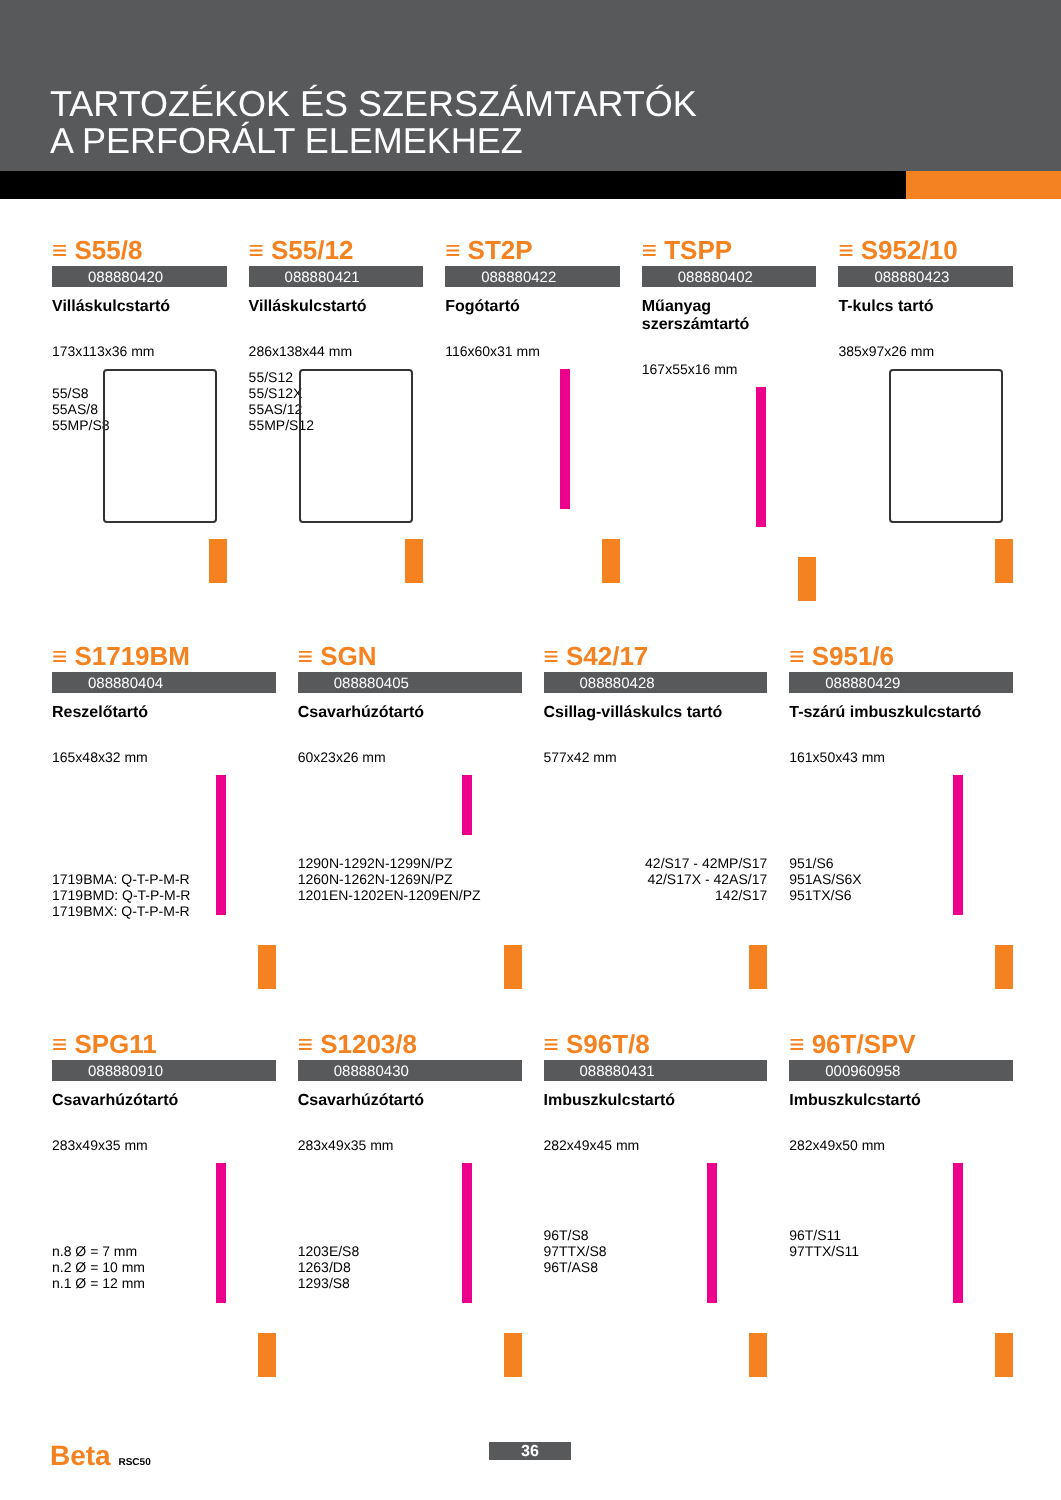TARTOZÉKOK ÉS SZERSZÁMTARTÓK
A PERFORÁLT ELEMEKHEZ
≡ S55/8
088880420
Villáskulcstartó
173x113x36 mm
55/S8
55AS/8
55MP/S8
≡ S55/12
088880421
Villáskulcstartó
286x138x44 mm
55/S12
55/S12X
55AS/12
55MP/S12
≡ ST2P
088880422
Fogótartó
116x60x31 mm
≡ TSPP
088880402
Műanyag szerszámtartó
167x55x16 mm
≡ S952/10
088880423
T-kulcs tartó
385x97x26 mm
≡ S1719BM
088880404
Reszelőtartó
165x48x32 mm
1719BMA: Q-T-P-M-R
1719BMD: Q-T-P-M-R
1719BMX: Q-T-P-M-R
≡ SGN
088880405
Csavarhúzótartó
60x23x26 mm
1290N-1292N-1299N/PZ
1260N-1262N-1269N/PZ
1201EN-1202EN-1209EN/PZ
≡ S42/17
088880428
Csillag-villáskulcs tartó
577x42 mm
42/S17 - 42MP/S17
42/S17X - 42AS/17
142/S17
≡ S951/6
088880429
T-szárú imbuszkulcstartó
161x50x43 mm
951/S6
951AS/S6X
951TX/S6
≡ SPG11
088880910
Csavarhúzótartó
283x49x35 mm
n.8 Ø = 7 mm
n.2 Ø = 10 mm
n.1 Ø = 12 mm
≡ S1203/8
088880430
Csavarhúzótartó
283x49x35 mm
1203E/S8
1263/D8
1293/S8
≡ S96T/8
088880431
Imbuszkulcstartó
282x49x45 mm
96T/S8
97TTX/S8
96T/AS8
≡ 96T/SPV
000960958
Imbuszkulcstartó
282x49x50 mm
96T/S11
97TTX/S11
Beta RSC50 36